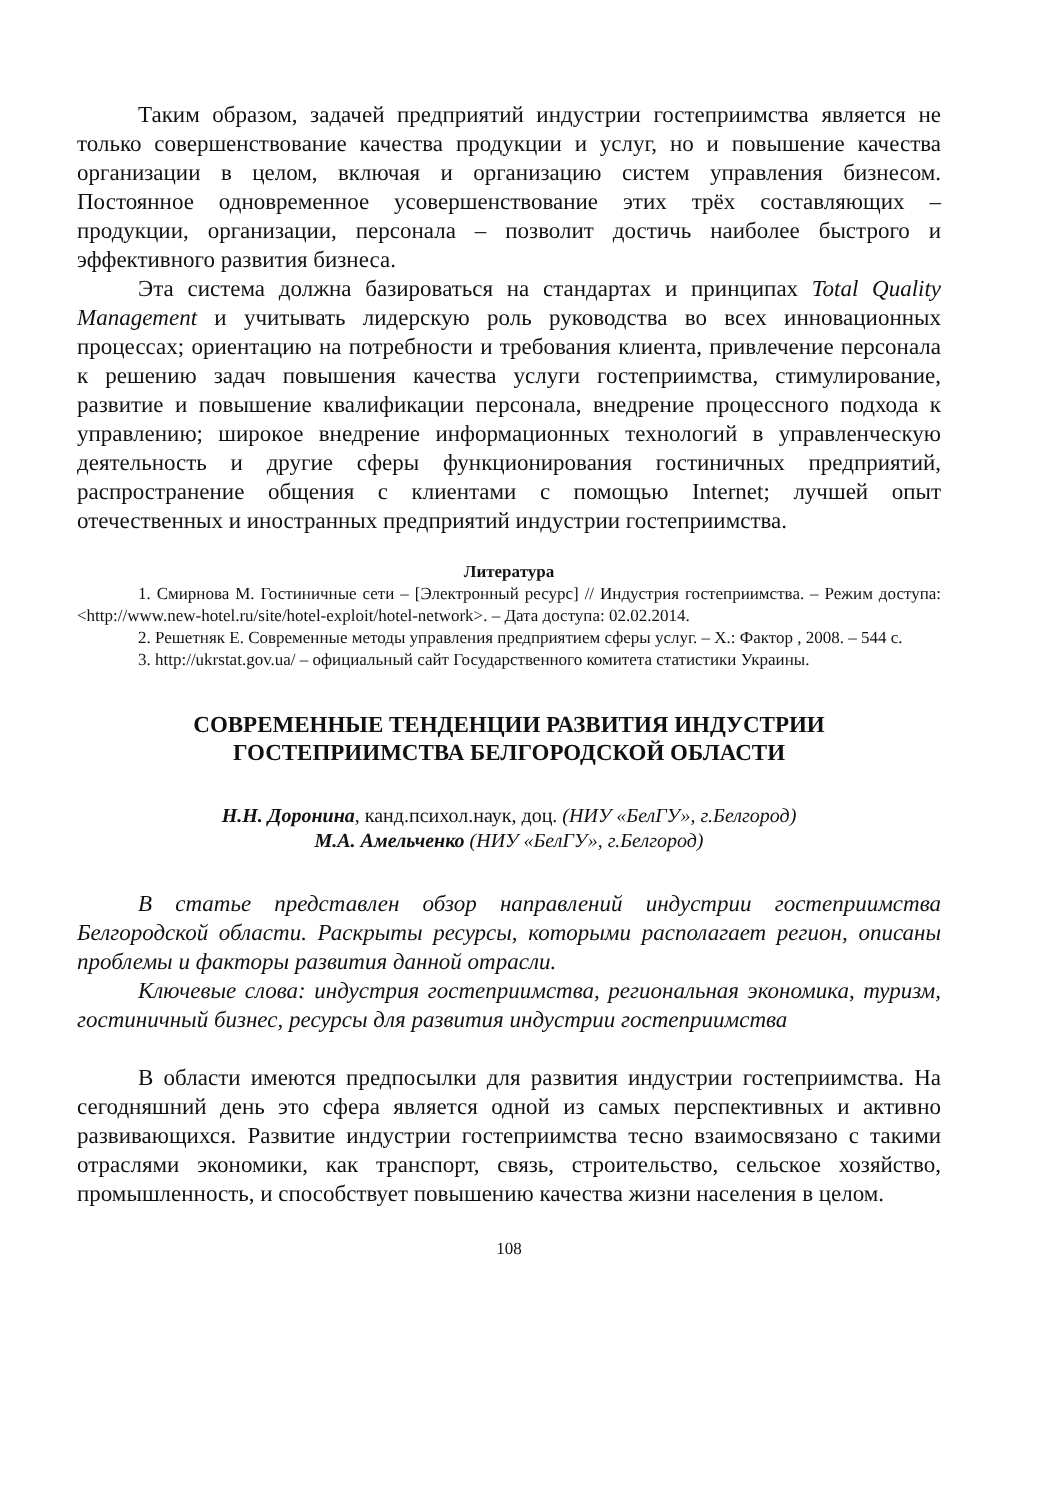Таким образом, задачей предприятий индустрии гостеприимства является не только совершенствование качества продукции и услуг, но и повышение качества организации в целом, включая и организацию систем управления бизнесом. Постоянное одновременное усовершенствование этих трёх составляющих – продукции, организации, персонала – позволит достичь наиболее быстрого и эффективного развития бизнеса.
Эта система должна базироваться на стандартах и принципах Total Quality Management и учитывать лидерскую роль руководства во всех инновационных процессах; ориентацию на потребности и требования клиента, привлечение персонала к решению задач повышения качества услуги гостеприимства, стимулирование, развитие и повышение квалификации персонала, внедрение процессного подхода к управлению; широкое внедрение информационных технологий в управленческую деятельность и другие сферы функционирования гостиничных предприятий, распространение общения с клиентами с помощью Internet; лучшей опыт отечественных и иностранных предприятий индустрии гостеприимства.
Литература
1. Смирнова М. Гостиничные сети – [Электронный ресурс] // Индустрия гостеприимства. – Режим доступа: <http://www.new-hotel.ru/site/hotel-exploit/hotel-network>. – Дата доступа: 02.02.2014.
2. Решетняк Е. Современные методы управления предприятием сферы услуг. – Х.: Фактор , 2008. – 544 с.
3. http://ukrstat.gov.ua/ – официальный сайт Государственного комитета статистики Украины.
СОВРЕМЕННЫЕ ТЕНДЕНЦИИ РАЗВИТИЯ ИНДУСТРИИ
ГОСТЕПРИИМСТВА БЕЛГОРОДСКОЙ ОБЛАСТИ
Н.Н. Доронина, канд.психол.наук, доц. (НИУ «БелГУ», г.Белгород)
М.А. Амельченко (НИУ «БелГУ», г.Белгород)
В статье представлен обзор направлений индустрии гостеприимства Белгородской области. Раскрыты ресурсы, которыми располагает регион, описаны проблемы и факторы развития данной отрасли.
Ключевые слова: индустрия гостеприимства, региональная экономика, туризм, гостиничный бизнес, ресурсы для развития индустрии гостеприимства
В области имеются предпосылки для развития индустрии гостеприимства. На сегодняшний день это сфера является одной из самых перспективных и активно развивающихся. Развитие индустрии гостеприимства тесно взаимосвязано с такими отраслями экономики, как транспорт, связь, строительство, сельское хозяйство, промышленность, и способствует повышению качества жизни населения в целом.
108